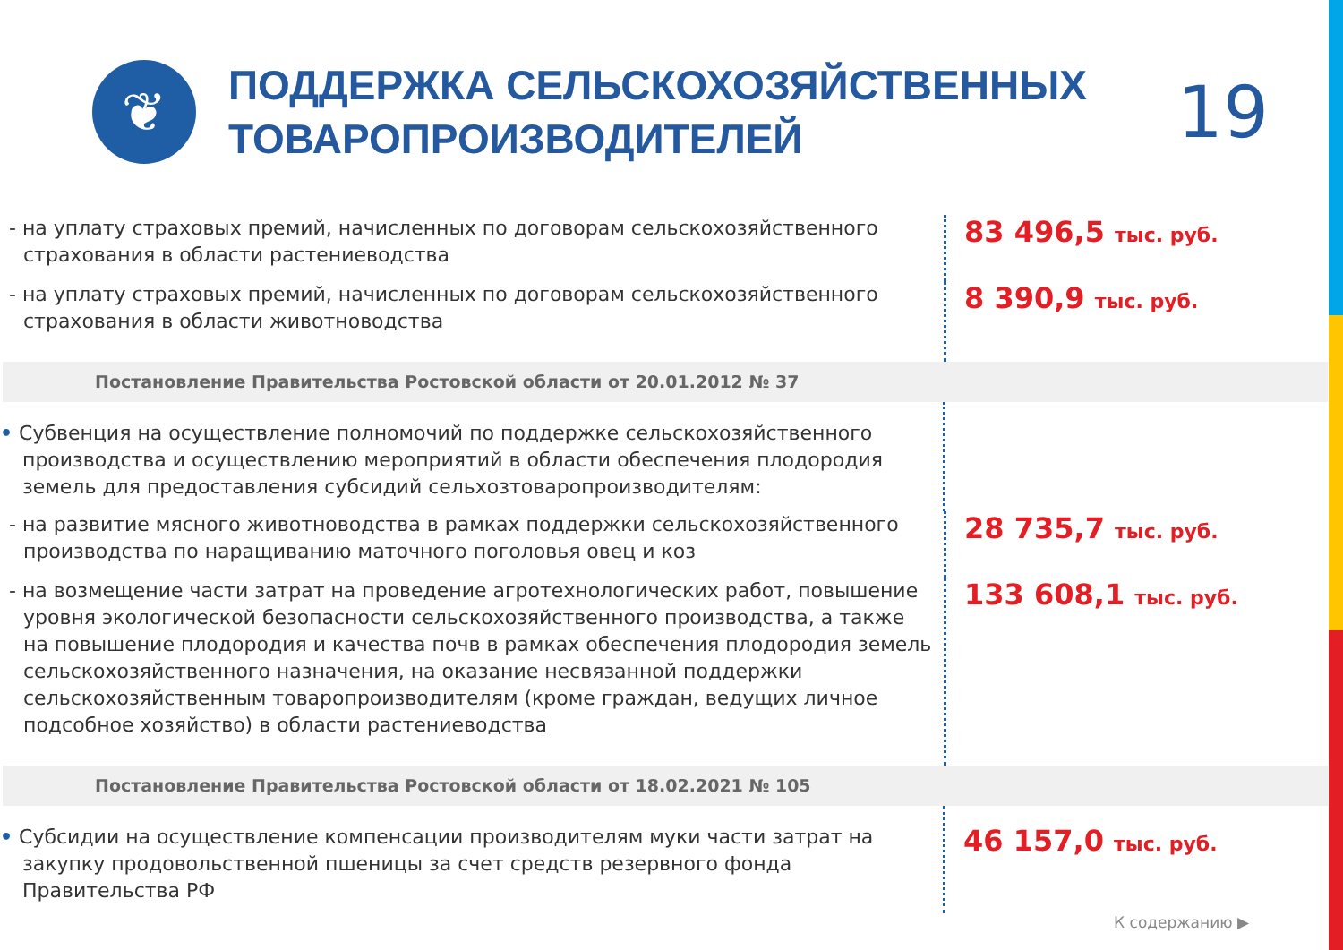❦
ПОДДЕРЖКА СЕЛЬСКОХОЗЯЙСТВЕННЫХ ТОВАРОПРОИЗВОДИТЕЛЕЙ
19
- на уплату страховых премий, начисленных по договорам сельскохозяйственного страхования в области растениеводства
83 496,5 тыс. руб.
- на уплату страховых премий, начисленных по договорам сельскохозяйственного страхования в области животноводства
8 390,9 тыс. руб.
Постановление Правительства Ростовской области от 20.01.2012 № 37
• Субвенция на осуществление полномочий по поддержке сельскохозяйственного производства и осуществлению мероприятий в области обеспечения плодородия земель для предоставления субсидий сельхозтоваропроизводителям:
- на развитие мясного животноводства в рамках поддержки сельскохозяйственного производства по наращиванию маточного поголовья овец и коз
28 735,7 тыс. руб.
- на возмещение части затрат на проведение агротехнологических работ, повышение уровня экологической безопасности сельскохозяйственного производства, а также на повышение плодородия и качества почв в рамках обеспечения плодородия земель сельскохозяйственного назначения, на оказание несвязанной поддержки сельскохозяйственным товаропроизводителям (кроме граждан, ведущих личное подсобное хозяйство) в области растениеводства
133 608,1 тыс. руб.
Постановление Правительства Ростовской области от 18.02.2021 № 105
• Субсидии на осуществление компенсации производителям муки части затрат на закупку продовольственной пшеницы за счет средств резервного фонда Правительства РФ
46 157,0 тыс. руб.
К содержанию ▶